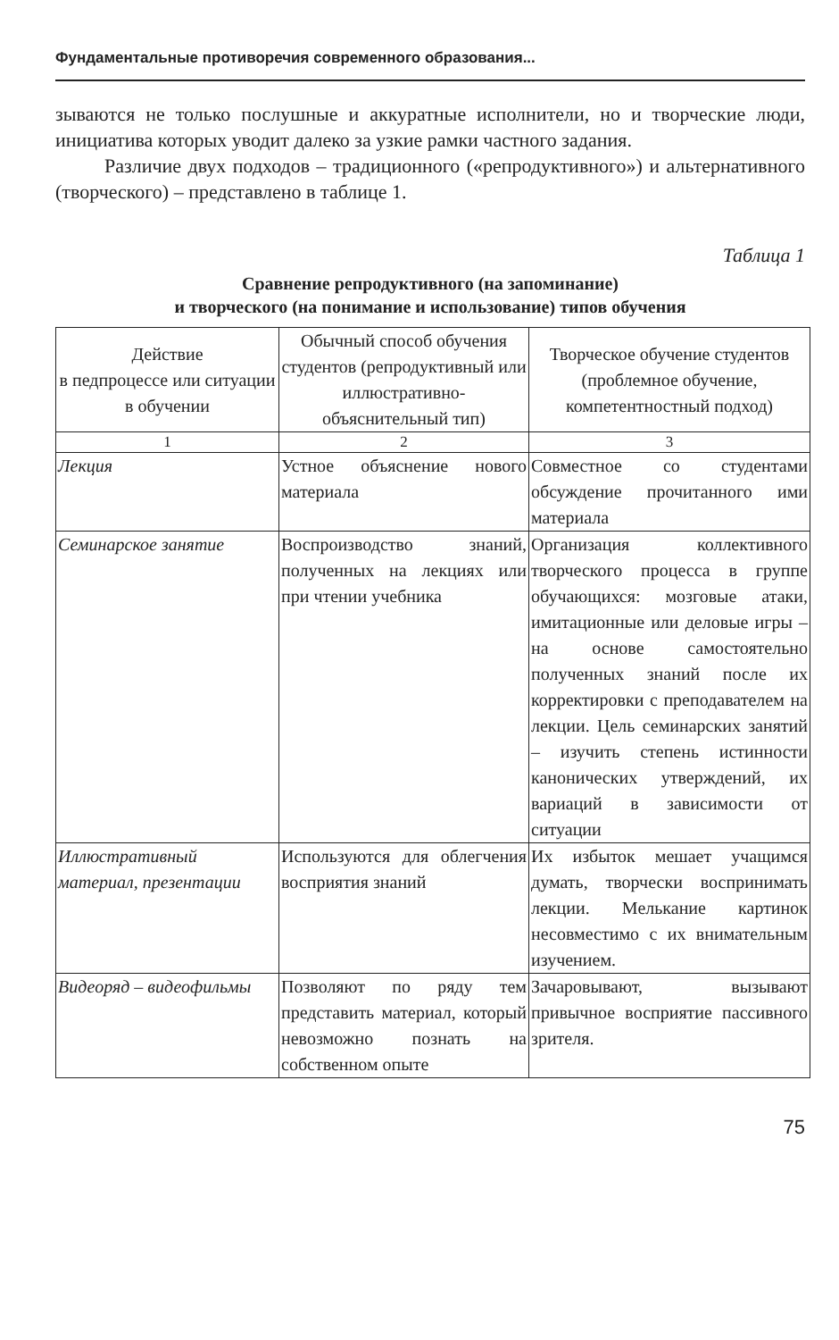Фундаментальные противоречия современного образования...
зываются не только послушные и аккуратные исполнители, но и творческие люди, инициатива которых уводит далеко за узкие рамки частного задания.
Различие двух подходов – традиционного («репродуктивного») и альтернативного (творческого) – представлено в таблице 1.
Таблица 1
Сравнение репродуктивного (на запоминание)
и творческого (на понимание и использование) типов обучения
| Действие в педпроцессе или ситуации в обучении | Обычный способ обучения студентов (репродуктивный или иллюстративно-объяснительный тип) | Творческое обучение студентов (проблемное обучение, компетентностный подход) |
| 1 | 2 | 3 |
| Лекция | Устное объяснение нового материала | Совместное со студентами обсуждение прочитанного ими материала |
| Семинарское занятие | Воспроизводство знаний, полученных на лекциях или при чтении учебника | Организация коллективного творческого процесса в группе обучающихся: мозговые атаки, имитационные или деловые игры – на основе самостоятельно полученных знаний после их корректировки с преподавателем на лекции. Цель семинарских занятий – изучить степень истинности канонических утверждений, их вариаций в зависимости от ситуации |
| Иллюстративный материал, презентации | Используются для облегчения восприятия знаний | Их избыток мешает учащимся думать, творчески воспринимать лекции. Мелькание картинок несовместимо с их внимательным изучением. |
| Видеоряд – видеофильмы | Позволяют по ряду тем представить материал, который невозможно познать на собственном опыте | Зачаровывают, вызывают привычное восприятие пассивного зрителя. |
75